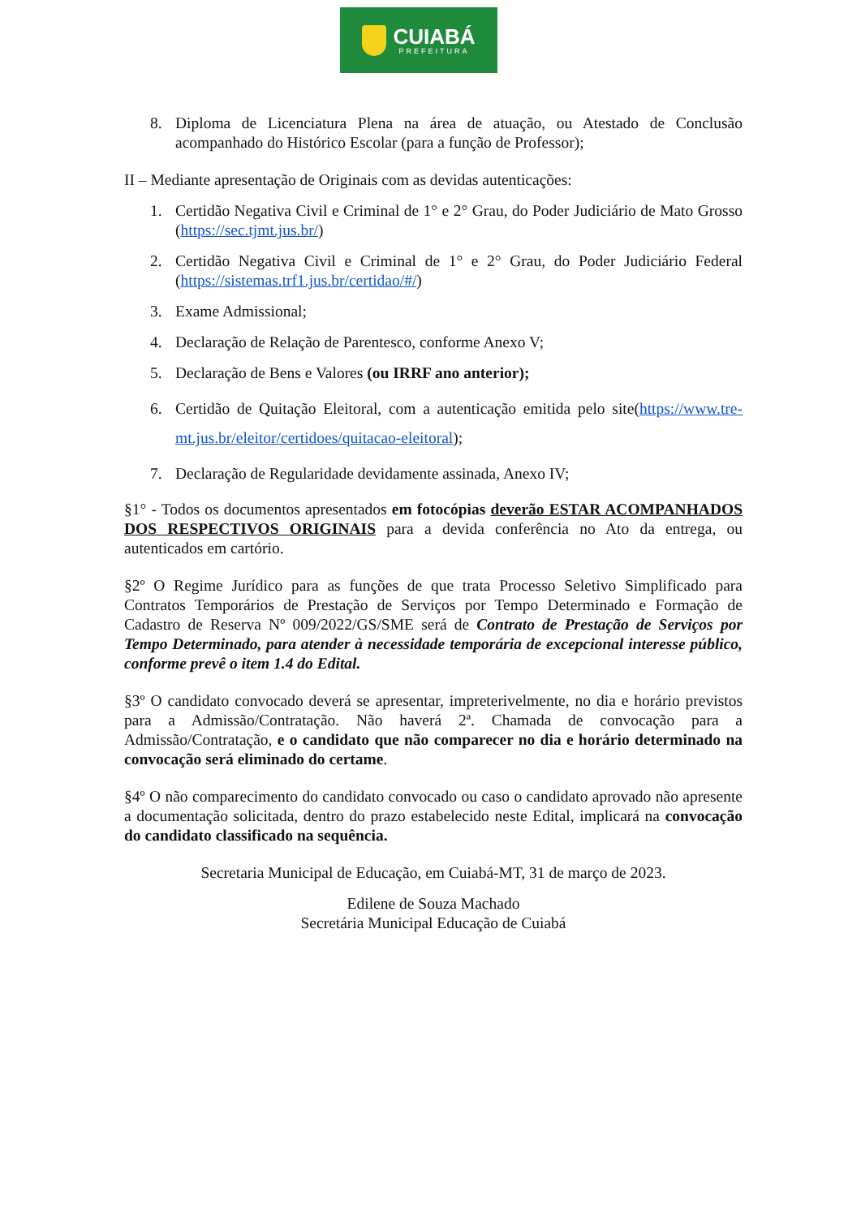CUIABÁ
PREFEITURA
8. Diploma de Licenciatura Plena na área de atuação, ou Atestado de Conclusão acompanhado do Histórico Escolar (para a função de Professor);
II – Mediante apresentação de Originais com as devidas autenticações:
1. Certidão Negativa Civil e Criminal de 1° e 2° Grau, do Poder Judiciário de Mato Grosso (https://sec.tjmt.jus.br/)
2. Certidão Negativa Civil e Criminal de 1° e 2° Grau, do Poder Judiciário Federal (https://sistemas.trf1.jus.br/certidao/#/)
3. Exame Admissional;
4. Declaração de Relação de Parentesco, conforme Anexo V;
5. Declaração de Bens e Valores (ou IRRF ano anterior);
6. Certidão de Quitação Eleitoral, com a autenticação emitida pelo site(https://www.tre-mt.jus.br/eleitor/certidoes/quitacao-eleitoral);
7. Declaração de Regularidade devidamente assinada, Anexo IV;
§1° - Todos os documentos apresentados em fotocópias deverão ESTAR ACOMPANHADOS DOS RESPECTIVOS ORIGINAIS para a devida conferência no Ato da entrega, ou autenticados em cartório.
§2º O Regime Jurídico para as funções de que trata Processo Seletivo Simplificado para Contratos Temporários de Prestação de Serviços por Tempo Determinado e Formação de Cadastro de Reserva Nº 009/2022/GS/SME será de Contrato de Prestação de Serviços por Tempo Determinado, para atender à necessidade temporária de excepcional interesse público, conforme prevê o item 1.4 do Edital.
§3º O candidato convocado deverá se apresentar, impreterivelmente, no dia e horário previstos para a Admissão/Contratação. Não haverá 2ª. Chamada de convocação para a Admissão/Contratação, e o candidato que não comparecer no dia e horário determinado na convocação será eliminado do certame.
§4º O não comparecimento do candidato convocado ou caso o candidato aprovado não apresente a documentação solicitada, dentro do prazo estabelecido neste Edital, implicará na convocação do candidato classificado na sequência.
Secretaria Municipal de Educação, em Cuiabá-MT, 31 de março de 2023.
Edilene de Souza Machado
Secretária Municipal Educação de Cuiabá